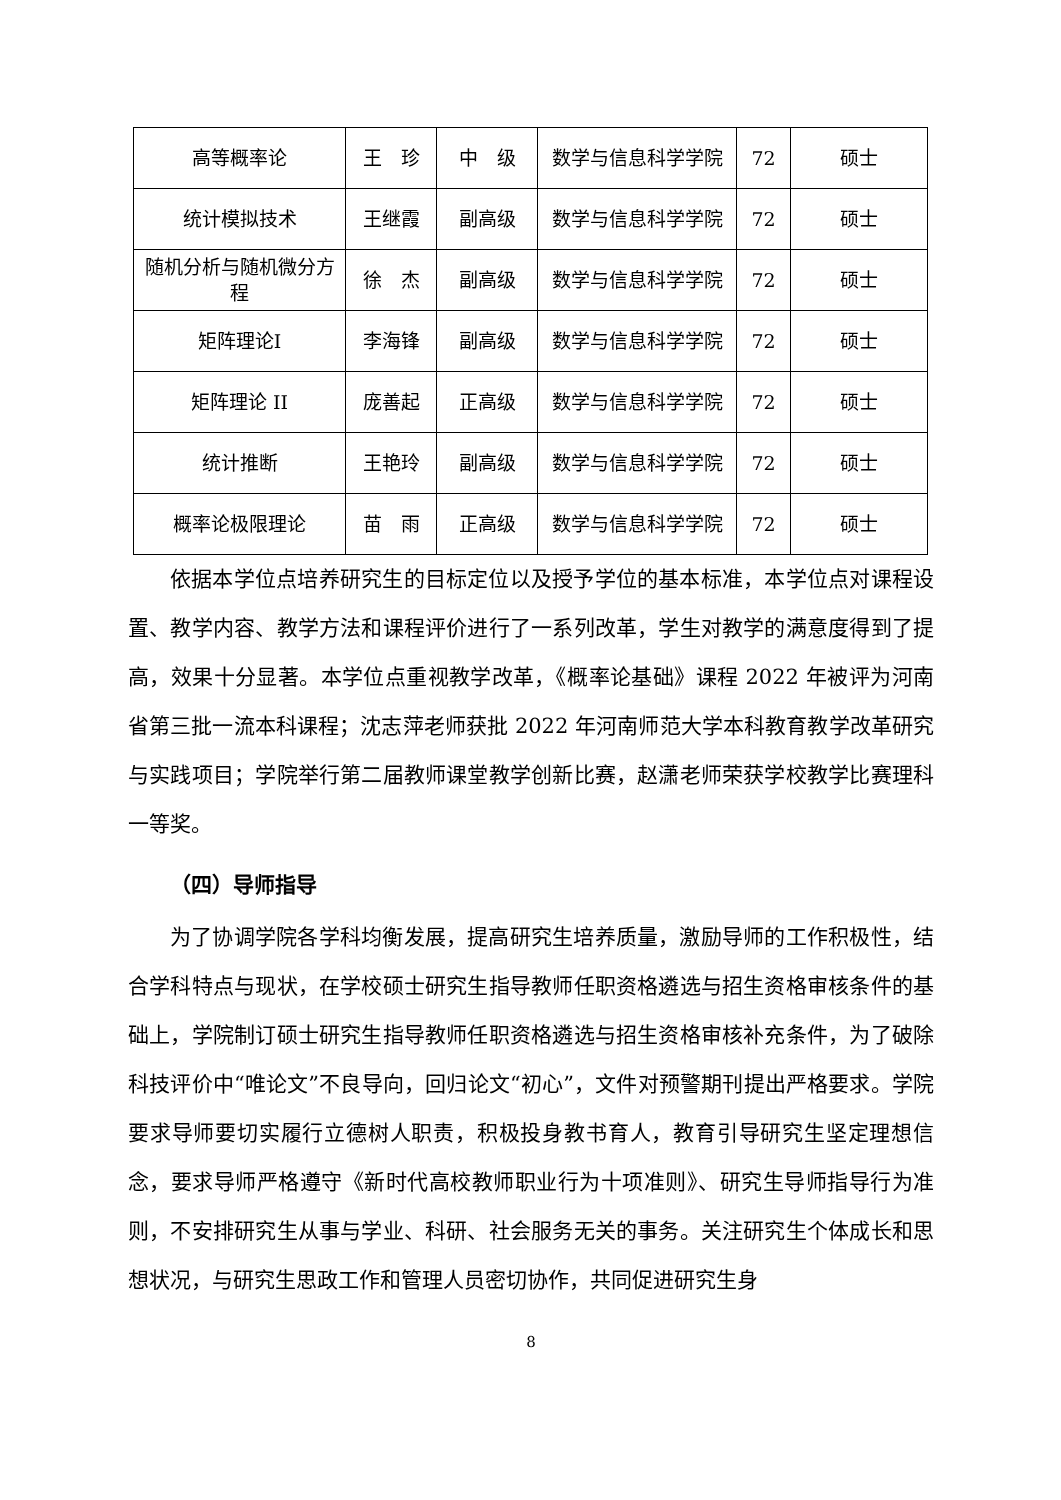| 高等概率论 | 王 珍 | 中 级 | 数学与信息科学学院 | 72 | 硕士 |
| 统计模拟技术 | 王继霞 | 副高级 | 数学与信息科学学院 | 72 | 硕士 |
| 随机分析与随机微分方程 | 徐 杰 | 副高级 | 数学与信息科学学院 | 72 | 硕士 |
| 矩阵理论I | 李海锋 | 副高级 | 数学与信息科学学院 | 72 | 硕士 |
| 矩阵理论 II | 庞善起 | 正高级 | 数学与信息科学学院 | 72 | 硕士 |
| 统计推断 | 王艳玲 | 副高级 | 数学与信息科学学院 | 72 | 硕士 |
| 概率论极限理论 | 苗 雨 | 正高级 | 数学与信息科学学院 | 72 | 硕士 |
依据本学位点培养研究生的目标定位以及授予学位的基本标准，本学位点对课程设置、教学内容、教学方法和课程评价进行了一系列改革，学生对教学的满意度得到了提高，效果十分显著。本学位点重视教学改革，《概率论基础》课程 2022 年被评为河南省第三批一流本科课程；沈志萍老师获批 2022 年河南师范大学本科教育教学改革研究与实践项目；学院举行第二届教师课堂教学创新比赛，赵潇老师荣获学校教学比赛理科一等奖。
（四）导师指导
为了协调学院各学科均衡发展，提高研究生培养质量，激励导师的工作积极性，结合学科特点与现状，在学校硕士研究生指导教师任职资格遴选与招生资格审核条件的基础上，学院制订硕士研究生指导教师任职资格遴选与招生资格审核补充条件，为了破除科技评价中“唯论文”不良导向，回归论文“初心”，文件对预警期刊提出严格要求。学院要求导师要切实履行立德树人职责，积极投身教书育人，教育引导研究生坚定理想信念，要求导师严格遵守《新时代高校教师职业行为十项准则》、研究生导师指导行为准则，不安排研究生从事与学业、科研、社会服务无关的事务。关注研究生个体成长和思想状况，与研究生思政工作和管理人员密切协作，共同促进研究生身
8